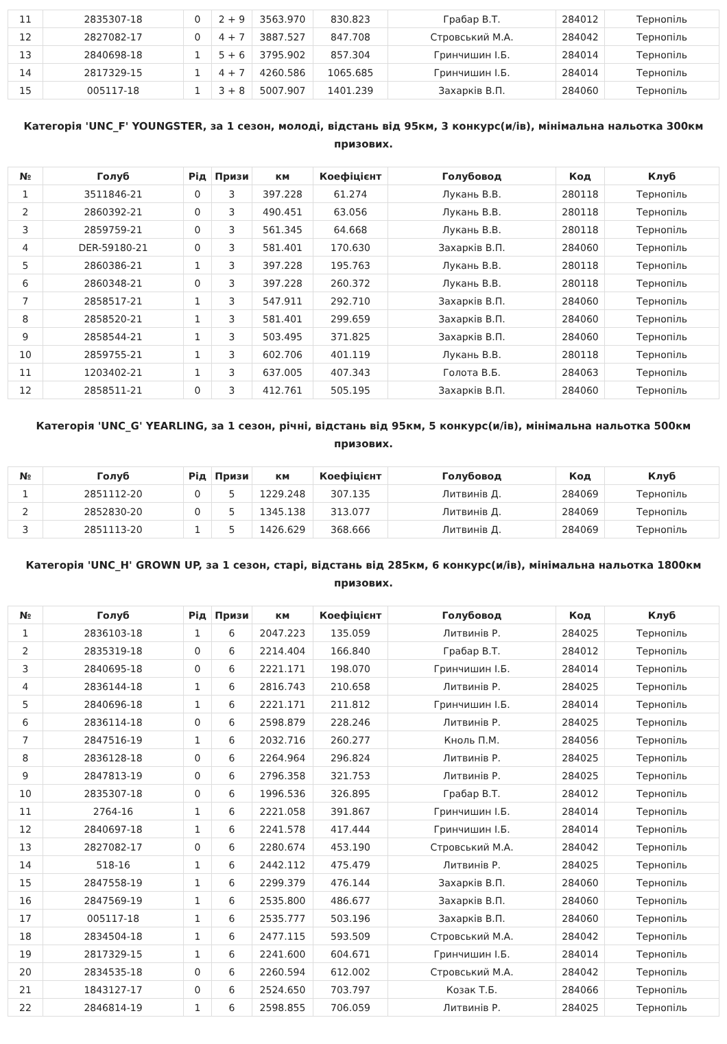| 11 | 2835307-18 | 0 | 2 + 9 | 3563.970 | 830.823 | Грабар В.Т. | 284012 | Тернопіль |
| 12 | 2827082-17 | 0 | 4 + 7 | 3887.527 | 847.708 | Стровський М.А. | 284042 | Тернопіль |
| 13 | 2840698-18 | 1 | 5 + 6 | 3795.902 | 857.304 | Гринчишин І.Б. | 284014 | Тернопіль |
| 14 | 2817329-15 | 1 | 4 + 7 | 4260.586 | 1065.685 | Гринчишин І.Б. | 284014 | Тернопіль |
| 15 | 005117-18 | 1 | 3 + 8 | 5007.907 | 1401.239 | Захарків В.П. | 284060 | Тернопіль |
Категорія 'UNC_F' YOUNGSTER, за 1 сезон, молоді, відстань від 95км, 3 конкурс(и/ів), мінімальна нальотка 300км призових.
| № | Голуб | Рід | Призи | км | Коефіцієнт | Голубовод | Код | Клуб |
| --- | --- | --- | --- | --- | --- | --- | --- | --- |
| 1 | 3511846-21 | 0 | 3 | 397.228 | 61.274 | Лукань В.В. | 280118 | Тернопіль |
| 2 | 2860392-21 | 0 | 3 | 490.451 | 63.056 | Лукань В.В. | 280118 | Тернопіль |
| 3 | 2859759-21 | 0 | 3 | 561.345 | 64.668 | Лукань В.В. | 280118 | Тернопіль |
| 4 | DER-59180-21 | 0 | 3 | 581.401 | 170.630 | Захарків В.П. | 284060 | Тернопіль |
| 5 | 2860386-21 | 1 | 3 | 397.228 | 195.763 | Лукань В.В. | 280118 | Тернопіль |
| 6 | 2860348-21 | 0 | 3 | 397.228 | 260.372 | Лукань В.В. | 280118 | Тернопіль |
| 7 | 2858517-21 | 1 | 3 | 547.911 | 292.710 | Захарків В.П. | 284060 | Тернопіль |
| 8 | 2858520-21 | 1 | 3 | 581.401 | 299.659 | Захарків В.П. | 284060 | Тернопіль |
| 9 | 2858544-21 | 1 | 3 | 503.495 | 371.825 | Захарків В.П. | 284060 | Тернопіль |
| 10 | 2859755-21 | 1 | 3 | 602.706 | 401.119 | Лукань В.В. | 280118 | Тернопіль |
| 11 | 1203402-21 | 1 | 3 | 637.005 | 407.343 | Голота В.Б. | 284063 | Тернопіль |
| 12 | 2858511-21 | 0 | 3 | 412.761 | 505.195 | Захарків В.П. | 284060 | Тернопіль |
Категорія 'UNC_G' YEARLING, за 1 сезон, річні, відстань від 95км, 5 конкурс(и/ів), мінімальна нальотка 500км призових.
| № | Голуб | Рід | Призи | км | Коефіцієнт | Голубовод | Код | Клуб |
| --- | --- | --- | --- | --- | --- | --- | --- | --- |
| 1 | 2851112-20 | 0 | 5 | 1229.248 | 307.135 | Литвинів Д. | 284069 | Тернопіль |
| 2 | 2852830-20 | 0 | 5 | 1345.138 | 313.077 | Литвинів Д. | 284069 | Тернопіль |
| 3 | 2851113-20 | 1 | 5 | 1426.629 | 368.666 | Литвинів Д. | 284069 | Тернопіль |
Категорія 'UNC_H' GROWN UP, за 1 сезон, старі, відстань від 285км, 6 конкурс(и/ів), мінімальна нальотка 1800км призових.
| № | Голуб | Рід | Призи | км | Коефіцієнт | Голубовод | Код | Клуб |
| --- | --- | --- | --- | --- | --- | --- | --- | --- |
| 1 | 2836103-18 | 1 | 6 | 2047.223 | 135.059 | Литвинів Р. | 284025 | Тернопіль |
| 2 | 2835319-18 | 0 | 6 | 2214.404 | 166.840 | Грабар В.Т. | 284012 | Тернопіль |
| 3 | 2840695-18 | 0 | 6 | 2221.171 | 198.070 | Гринчишин І.Б. | 284014 | Тернопіль |
| 4 | 2836144-18 | 1 | 6 | 2816.743 | 210.658 | Литвинів Р. | 284025 | Тернопіль |
| 5 | 2840696-18 | 1 | 6 | 2221.171 | 211.812 | Гринчишин І.Б. | 284014 | Тернопіль |
| 6 | 2836114-18 | 0 | 6 | 2598.879 | 228.246 | Литвинів Р. | 284025 | Тернопіль |
| 7 | 2847516-19 | 1 | 6 | 2032.716 | 260.277 | Кноль П.М. | 284056 | Тернопіль |
| 8 | 2836128-18 | 0 | 6 | 2264.964 | 296.824 | Литвинів Р. | 284025 | Тернопіль |
| 9 | 2847813-19 | 0 | 6 | 2796.358 | 321.753 | Литвинів Р. | 284025 | Тернопіль |
| 10 | 2835307-18 | 0 | 6 | 1996.536 | 326.895 | Грабар В.Т. | 284012 | Тернопіль |
| 11 | 2764-16 | 1 | 6 | 2221.058 | 391.867 | Гринчишин І.Б. | 284014 | Тернопіль |
| 12 | 2840697-18 | 1 | 6 | 2241.578 | 417.444 | Гринчишин І.Б. | 284014 | Тернопіль |
| 13 | 2827082-17 | 0 | 6 | 2280.674 | 453.190 | Стровський М.А. | 284042 | Тернопіль |
| 14 | 518-16 | 1 | 6 | 2442.112 | 475.479 | Литвинів Р. | 284025 | Тернопіль |
| 15 | 2847558-19 | 1 | 6 | 2299.379 | 476.144 | Захарків В.П. | 284060 | Тернопіль |
| 16 | 2847569-19 | 1 | 6 | 2535.800 | 486.677 | Захарків В.П. | 284060 | Тернопіль |
| 17 | 005117-18 | 1 | 6 | 2535.777 | 503.196 | Захарків В.П. | 284060 | Тернопіль |
| 18 | 2834504-18 | 1 | 6 | 2477.115 | 593.509 | Стровський М.А. | 284042 | Тернопіль |
| 19 | 2817329-15 | 1 | 6 | 2241.600 | 604.671 | Гринчишин І.Б. | 284014 | Тернопіль |
| 20 | 2834535-18 | 0 | 6 | 2260.594 | 612.002 | Стровський М.А. | 284042 | Тернопіль |
| 21 | 1843127-17 | 0 | 6 | 2524.650 | 703.797 | Козак Т.Б. | 284066 | Тернопіль |
| 22 | 2846814-19 | 1 | 6 | 2598.855 | 706.059 | Литвинів Р. | 284025 | Тернопіль |